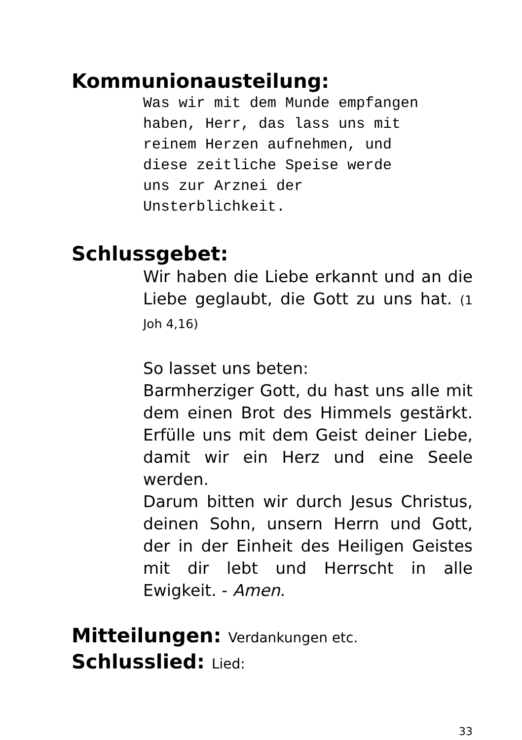Kommunionausteilung:
Was wir mit dem Munde empfangen haben, Herr, das lass uns mit reinem Herzen aufnehmen, und diese zeitliche Speise werde uns zur Arznei der Unsterblichkeit.
Schlussgebet:
Wir haben die Liebe erkannt und an die Liebe geglaubt, die Gott zu uns hat. (1 Joh 4,16)
So lasset uns beten:
Barmherziger Gott, du hast uns alle mit dem einen Brot des Himmels gestärkt. Erfülle uns mit dem Geist deiner Liebe, damit wir ein Herz und eine Seele werden.
Darum bitten wir durch Jesus Christus, deinen Sohn, unsern Herrn und Gott, der in der Einheit des Heiligen Geistes mit dir lebt und Herrscht in alle Ewigkeit. - Amen.
Mitteilungen: Verdankungen etc.
Schlusslied: Lied:
33